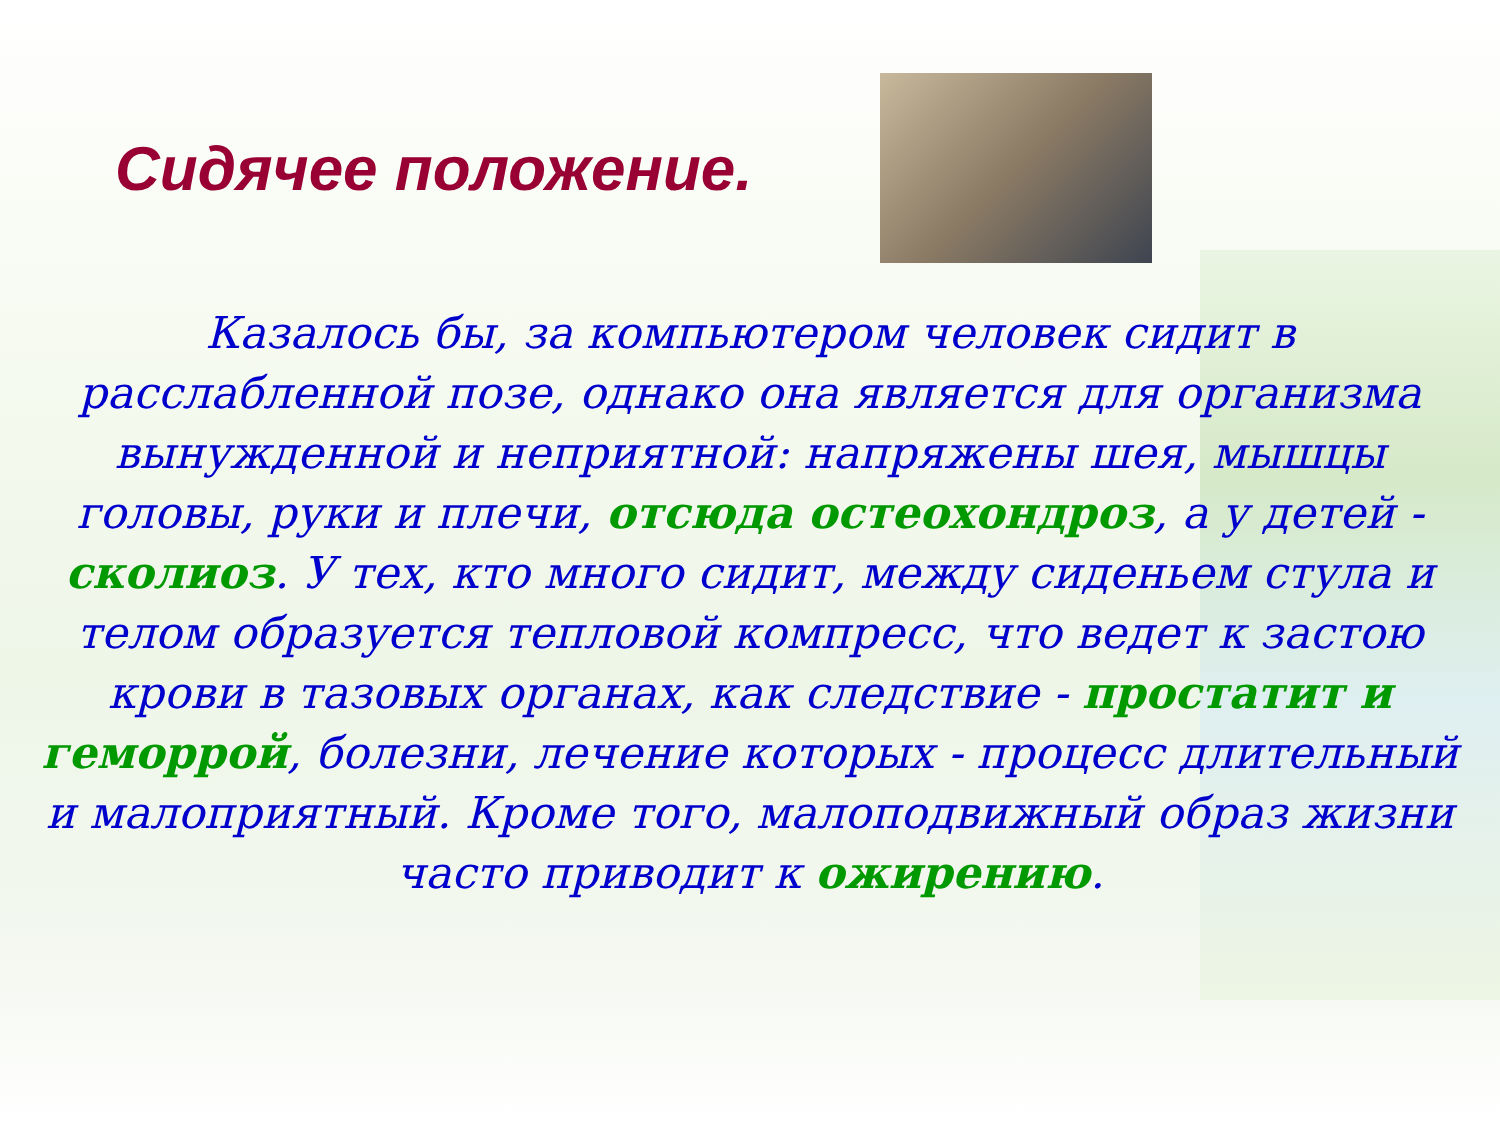Сидячее положение.
Казалось бы, за компьютером человек сидит в расслабленной позе, однако она является для организма вынужденной и неприятной: напряжены шея, мышцы головы, руки и плечи, отсюда остеохондроз, а у детей - сколиоз. У тех, кто много сидит, между сиденьем стула и телом образуется тепловой компресс, что ведет к застою крови в тазовых органах, как следствие - простатит и геморрой, болезни, лечение которых - процесс длительный и малоприятный. Кроме того, малоподвижный образ жизни часто приводит к ожирению.